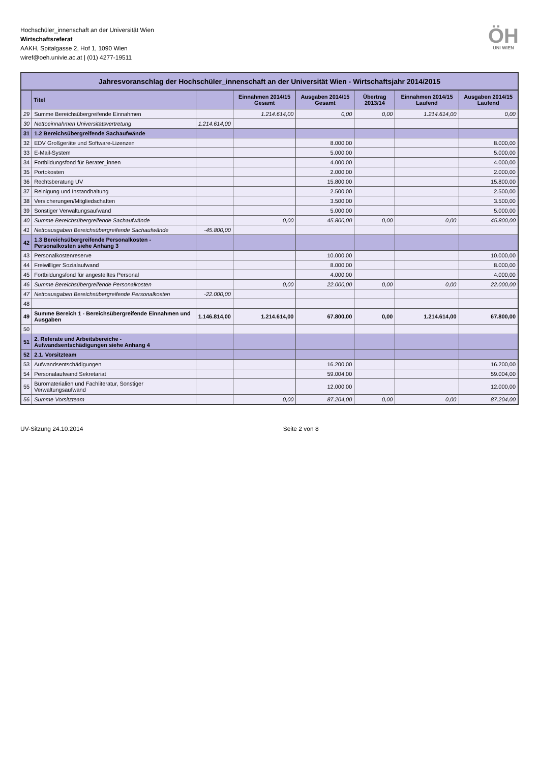Hochschüler_innenschaft an der Universität Wien
Wirtschaftsreferat
AAKH, Spitalgasse 2, Hof 1, 1090 Wien
wiref@oeh.univie.ac.at | (01) 4277-19511
ÖH
UNI WIEN
Jahresvoranschlag der Hochschüler_innenschaft an der Universität Wien - Wirtschaftsjahr 2014/2015
| | Titel | | Einnahmen 2014/15 Gesamt | Ausgaben 2014/15 Gesamt | Übertrag 2013/14 | Einnahmen 2014/15 Laufend | Ausgaben 2014/15 Laufend |
| --- | --- | --- | --- | --- | --- | --- | --- |
| 29 | Summe Bereichsübergreifende Einnahmen | | 1.214.614,00 | 0,00 | 0,00 | 1.214.614,00 | 0,00 |
| 30 | Nettoeinnahmen Universitätsvertretung | 1.214.614,00 | | | | | |
| 31 | 1.2 Bereichsübergreifende Sachaufwände | | | | | | |
| 32 | EDV Großgeräte und Software-Lizenzen | | | 8.000,00 | | | 8.000,00 |
| 33 | E-Mail-System | | | 5.000,00 | | | 5.000,00 |
| 34 | Fortbildungsfond für Berater_innen | | | 4.000,00 | | | 4.000,00 |
| 35 | Portokosten | | | 2.000,00 | | | 2.000,00 |
| 36 | Rechtsberatung UV | | | 15.800,00 | | | 15.800,00 |
| 37 | Reinigung und Instandhaltung | | | 2.500,00 | | | 2.500,00 |
| 38 | Versicherungen/Mitgliedschaften | | | 3.500,00 | | | 3.500,00 |
| 39 | Sonstiger Verwaltungsaufwand | | | 5.000,00 | | | 5.000,00 |
| 40 | Summe Bereichsübergreifende Sachaufwände | | 0,00 | 45.800,00 | 0,00 | 0,00 | 45.800,00 |
| 41 | Nettoausgaben Bereichsübergreifende Sachaufwände | -45.800,00 | | | | | |
| 42 | 1.3 Bereichsübergreifende Personalkosten - Personalkosten siehe Anhang 3 | | | | | | |
| 43 | Personalkostenreserve | | | 10.000,00 | | | 10.000,00 |
| 44 | Freiwilliger Sozialaufwand | | | 8.000,00 | | | 8.000,00 |
| 45 | Fortbildungsfond für angestelltes Personal | | | 4.000,00 | | | 4.000,00 |
| 46 | Summe Bereichsübergreifende Personalkosten | | 0,00 | 22.000,00 | 0,00 | 0,00 | 22.000,00 |
| 47 | Nettoausgaben Bereichsübergreifende Personalkosten | -22.000,00 | | | | | |
| 48 | | | | | | | |
| 49 | Summe Bereich 1 - Bereichsübergreifende Einnahmen und Ausgaben | 1.146.814,00 | 1.214.614,00 | 67.800,00 | 0,00 | 1.214.614,00 | 67.800,00 |
| 50 | | | | | | | |
| 51 | 2. Referate und Arbeitsbereiche - Aufwandsentschädigungen siehe Anhang 4 | | | | | | |
| 52 | 2.1. Vorsitzteam | | | | | | |
| 53 | Aufwandsentschädigungen | | | 16.200,00 | | | 16.200,00 |
| 54 | Personalaufwand Sekretariat | | | 59.004,00 | | | 59.004,00 |
| 55 | Büromaterialien und Fachliteratur, Sonstiger Verwaltungsaufwand | | | 12.000,00 | | | 12.000,00 |
| 56 | Summe Vorsitzteam | | 0,00 | 87.204,00 | 0,00 | 0,00 | 87.204,00 |
UV-Sitzung 24.10.2014 Seite 2 von 8